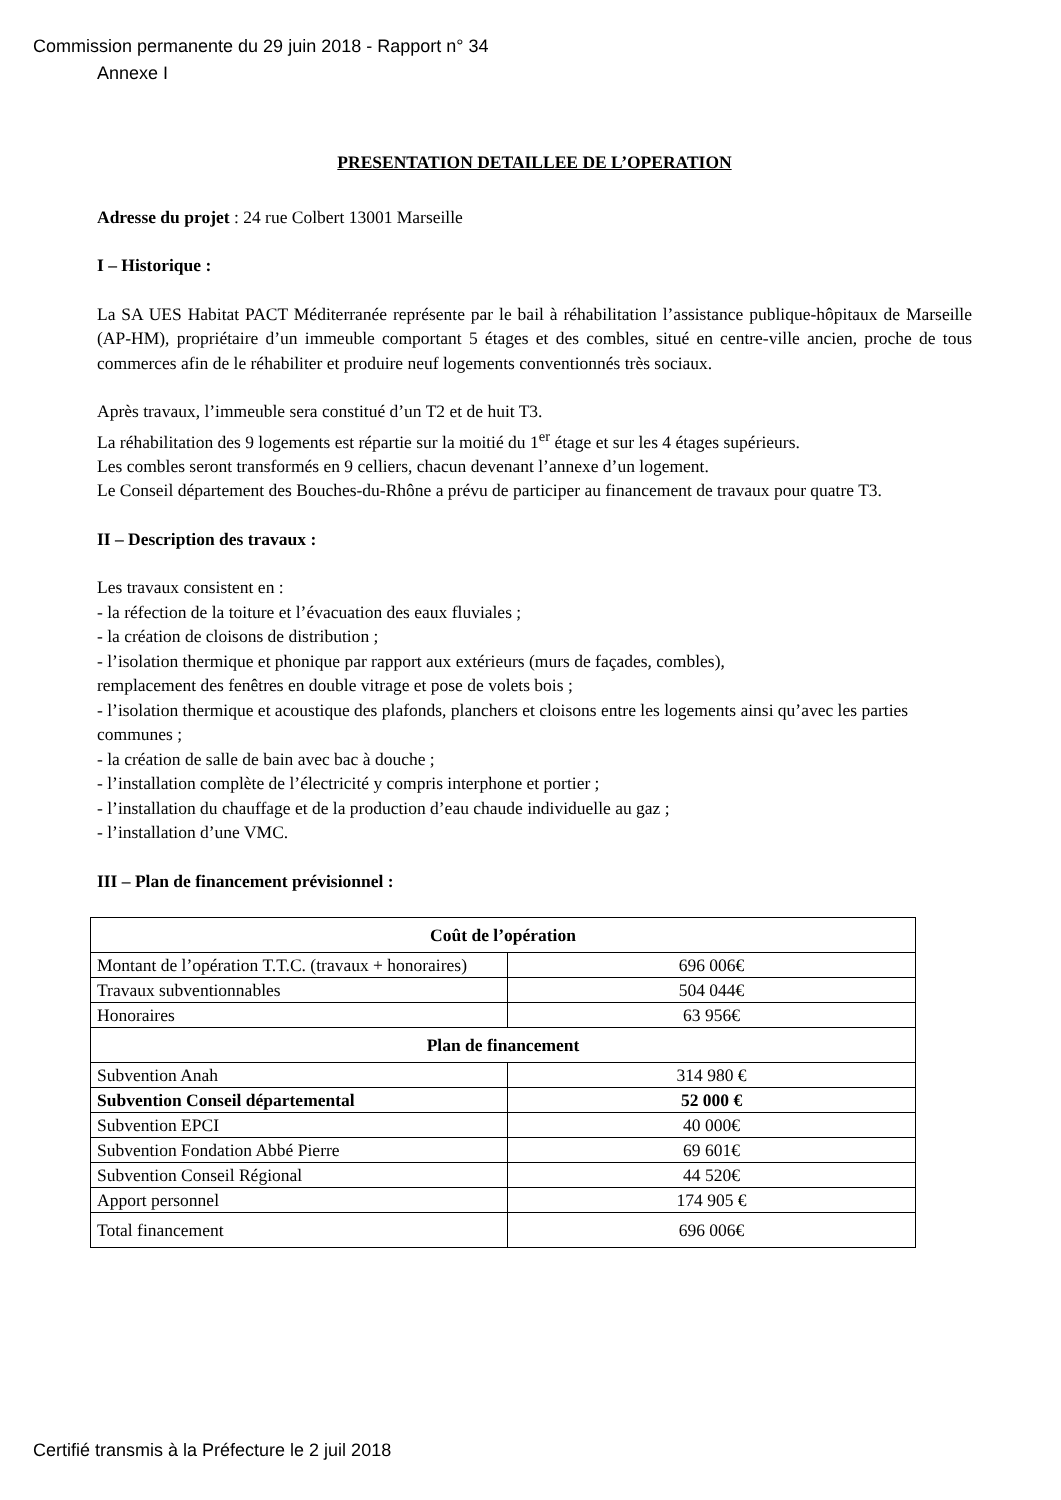Commission permanente du 29 juin 2018 - Rapport n° 34
Annexe I
PRESENTATION DETAILLEE DE L’OPERATION
Adresse du projet : 24 rue Colbert 13001 Marseille
I – Historique :
La SA UES Habitat PACT Méditerranée représente par le bail à réhabilitation l’assistance publique-hôpitaux de Marseille (AP-HM), propriétaire d’un immeuble comportant 5 étages et des combles, situé en centre-ville ancien, proche de tous commerces afin de le réhabiliter et produire neuf logements conventionnés très sociaux.
Après travaux, l’immeuble sera constitué d’un T2 et de huit T3.
La réhabilitation des 9 logements est répartie sur la moitié du 1<sup>er</sup> étage et sur les 4 étages supérieurs.
Les combles seront transformés en 9 celliers, chacun devenant l’annexe d’un logement.
Le Conseil département des Bouches-du-Rhône a prévu de participer au financement de travaux pour quatre T3.
II – Description des travaux :
Les travaux consistent en :
- la réfection de la toiture et l’évacuation des eaux fluviales ;
- la création de cloisons de distribution ;
- l’isolation thermique et phonique par rapport aux extérieurs (murs de façades, combles),
remplacement des fenêtres en double vitrage et pose de volets bois ;
- l’isolation thermique et acoustique des plafonds, planchers et cloisons entre les logements ainsi qu’avec les parties communes ;
- la création de salle de bain avec bac à douche ;
- l’installation complète de l’électricité y compris interphone et portier ;
- l’installation du chauffage et de la production d’eau chaude individuelle au gaz ;
- l’installation d’une VMC.
III – Plan de financement prévisionnel :
| Coût de l’opération | |
| --- | --- |
| Montant de l’opération T.T.C. (travaux + honoraires) | 696 006€ |
| Travaux subventionnables | 504 044€ |
| Honoraires | 63 956€ |
| Plan de financement | |
| Subvention Anah | 314 980 € |
| Subvention Conseil départemental | 52 000 € |
| Subvention EPCI | 40 000€ |
| Subvention Fondation Abbé Pierre | 69 601€ |
| Subvention Conseil Régional | 44 520€ |
| Apport personnel | 174 905 € |
| Total financement | 696 006€ |
Certifié transmis à la Préfecture le 2 juil 2018